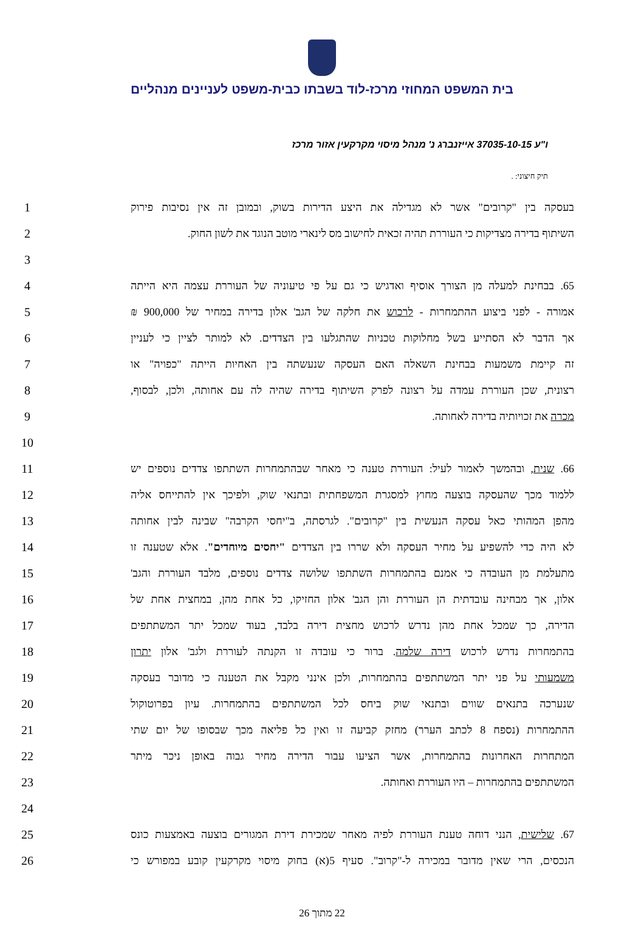בית המשפט המחוזי מרכז-לוד בשבתו כבית-משפט לעניינים מנהליים
ו"ע 37035-10-15 אייזנברג נ' מנהל מיסוי מקרקעין אזור מרכז
תיק חיצוני: .
1 בעסקה בין "קרובים" אשר לא מגדילה את היצע הדירות בשוק, ובמובן זה אין נסיבות פירוק
2 השיתוף בדירה מצדיקות כי העוררת תהיה זכאית לחישוב מס לינארי מוטב הנוגד את לשון החוק.
3
4 65. בבחינת למעלה מן הצורך אוסיף ואדגיש כי גם על פי טיעוניה של העוררת עצמה היא הייתה
5 אמורה - לפני ביצוע ההתמחרות - לרכוש את חלקה של הגב' אלון בדירה במחיר של 900,000 ₪
6 אך הדבר לא הסתייע בשל מחלוקות טכניות שהתגלעו בין הצדדים. לא למותר לציין כי לעניין
7 זה קיימת משמעות בבחינת השאלה האם העסקה שנעשתה בין האחיות הייתה "כפויה" או
8 רצונית, שכן העוררת עמדה על רצונה לפרק השיתוף בדירה שהיה לה עם אחותה, ולכן, לבסוף,
9 מכרה את זכויותיה בדירה לאחותה.
10
11 66. שנית, ובהמשך לאמור לעיל: העוררת טענה כי מאחר שבהתמחרות השתתפו צדדים נוספים יש
12 ללמוד מכך שהעסקה בוצעה מחוץ למסגרת המשפחתית ובתנאי שוק, ולפיכך אין להתייחס אליה
13 מהפן המהותי כאל עסקה הנעשית בין "קרובים". לגרסתה, ב"יחסי הקרבה" שבינה לבין אחותה
14 לא היה כדי להשפיע על מחיר העסקה ולא שררו בין הצדדים "יחסים מיוחדים". אלא שטענה זו
15 מתעלמת מן העובדה כי אמנם בהתמחרות השתתפו שלושה צדדים נוספים, מלבד העוררת והגב'
16 אלון, אך מבחינה עובדתית הן העוררת והן הגב' אלון החזיקו, כל אחת מהן, במחצית אחת של
17 הדירה, כך שמכל אחת מהן נדרש לרכוש מחצית דירה בלבד, בעוד שמכל יתר המשתתפים
18 בהתמחרות נדרש לרכוש דירה שלמה. ברור כי עובדה זו הקנתה לעוררת ולגב' אלון יתרון
19 משמעותי על פני יתר המשתתפים בהתמחרות, ולכן אינני מקבל את הטענה כי מדובר בעסקה
20 שנערכה בתנאים שווים ובתנאי שוק ביחס לכל המשתתפים בהתמחרות. עיון בפרוטוקול
21 ההתמחרות (נספח 8 לכתב הערר) מחזק קביעה זו ואין כל פליאה מכך שבסופו של יום שתי
22 המתחרות האחרונות בהתמחרות, אשר הציעו עבור הדירה מחיר גבוה באופן ניכר מיתר
23 המשתתפים בהתמחרות – היו העוררת ואחותה.
24
25 67. שלישית, הנני דוחה טענת העוררת לפיה מאחר שמכירת דירת המגורים בוצעה באמצעות כונס
26 הנכסים, הרי שאין מדובר במכירה ל-"קרוב". סעיף 5(א) בחוק מיסוי מקרקעין קובע במפורש כי
22 מתוך 26